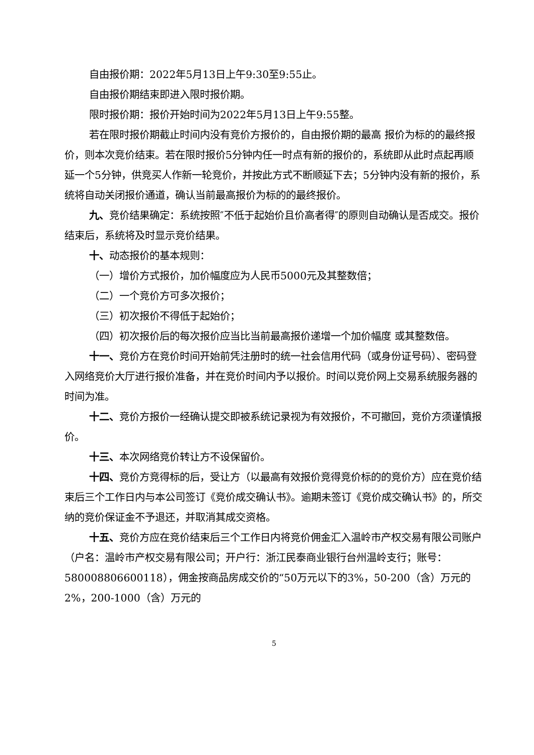自由报价期：2022年5月13日上午9:30至9:55止。
自由报价期结束即进入限时报价期。
限时报价期：报价开始时间为2022年5月13日上午9:55整。
若在限时报价期截止时间内没有竞价方报价的，自由报价期的最高 报价为标的的最终报价，则本次竞价结束。若在限时报价5分钟内任一时点有新的报价的，系统即从此时点起再顺延一个5分钟，供竞买人作新一轮竞价，并按此方式不断顺延下去；5分钟内没有新的报价，系统将自动关闭报价通道，确认当前最高报价为标的的最终报价。
九、竞价结果确定：系统按照″不低于起始价且价高者得″的原则自动确认是否成交。报价结束后，系统将及时显示竞价结果。
十、动态报价的基本规则：
（一）增价方式报价，加价幅度应为人民币5000元及其整数倍；
（二）一个竞价方可多次报价；
（三）初次报价不得低于起始价；
（四）初次报价后的每次报价应当比当前最高报价递增一个加价幅度 或其整数倍。
十一、竞价方在竞价时间开始前凭注册时的统一社会信用代码（或身份证号码）、密码登入网络竞价大厅进行报价准备，并在竞价时间内予以报价。时间以竞价网上交易系统服务器的时间为准。
十二、竞价方报价一经确认提交即被系统记录视为有效报价，不可撤回，竞价方须谨慎报价。
十三、本次网络竞价转让方不设保留价。
十四、竞价方竞得标的后，受让方（以最高有效报价竞得竞价标的的竞价方）应在竞价结束后三个工作日内与本公司签订《竞价成交确认书》。逾期未签订《竞价成交确认书》的，所交纳的竞价保证金不予退还，并取消其成交资格。
十五、竞价方应在竞价结束后三个工作日内将竞价佣金汇入温岭市产权交易有限公司账户（户名：温岭市产权交易有限公司；开户行：浙江民泰商业银行台州温岭支行；账号：580008806600118），佣金按商品房成交价的“50万元以下的3%，50-200（含）万元的2%，200-1000（含）万元的
5